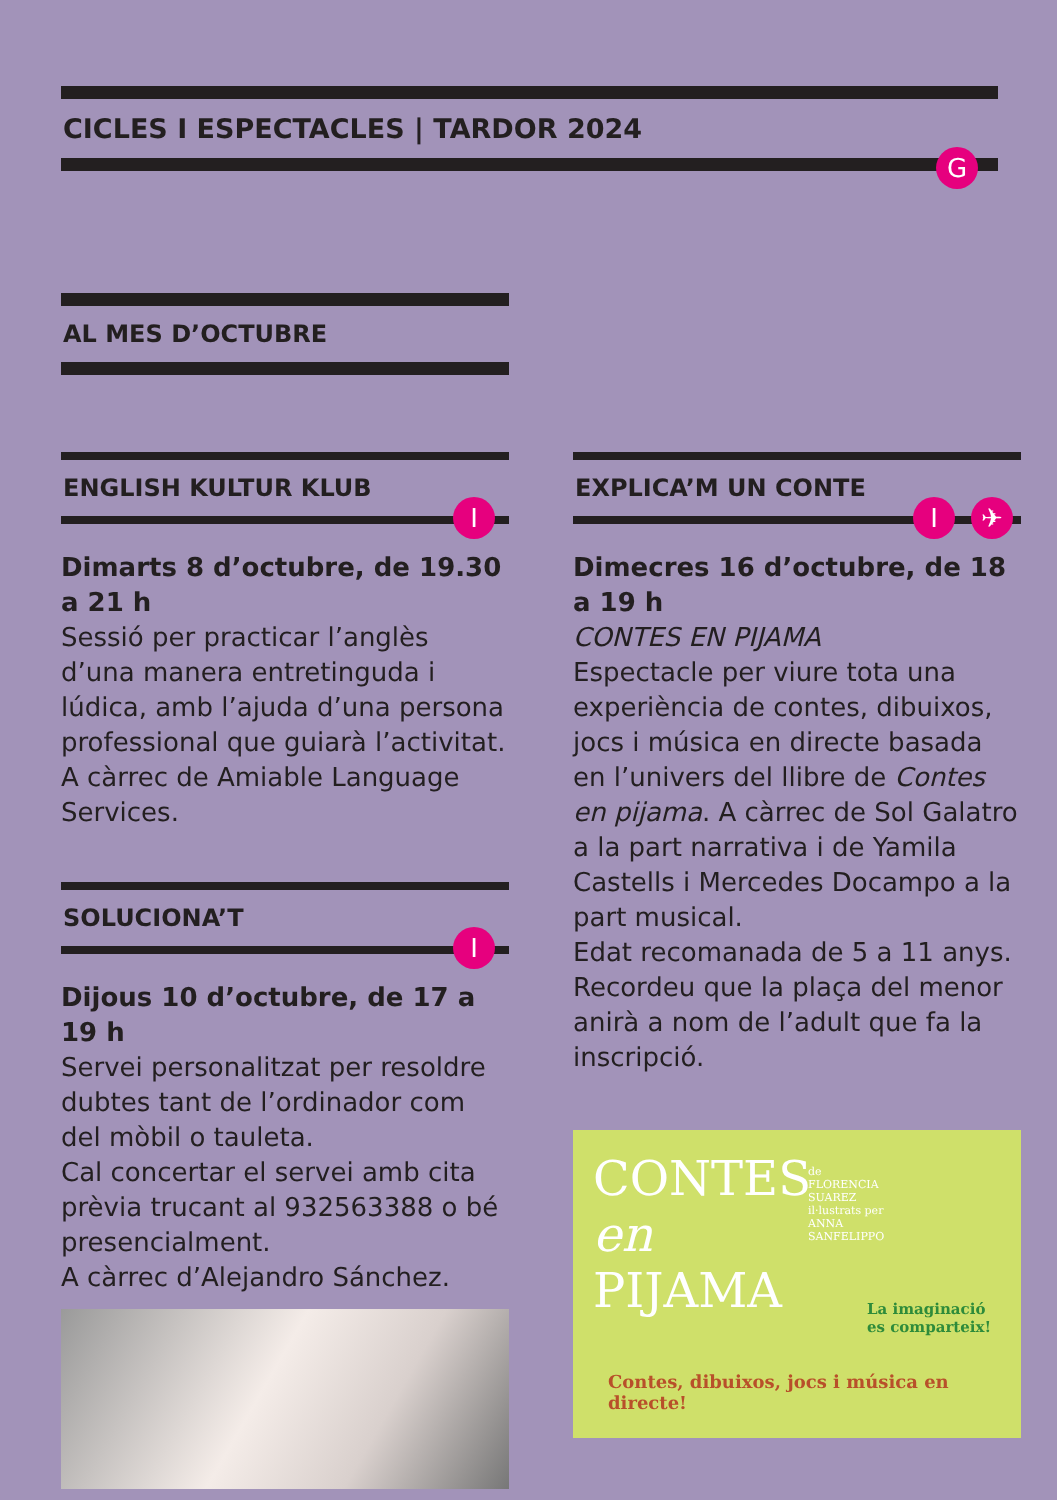CICLES I ESPECTACLES | TARDOR 2024
G
AL MES D’OCTUBRE
ENGLISH KULTUR KLUB
I
Dimarts 8 d’octubre, de 19.30 a 21 h
Sessió per practicar l’anglès d’una manera entretinguda i lúdica, amb l’ajuda d’una persona professional que guiarà l’activitat.
A càrrec de Amiable Language Services.
SOLUCIONA’T
I
Dijous 10 d’octubre, de 17 a 19 h
Servei personalitzat per resoldre dubtes tant de l’ordinador com del mòbil o tauleta.
Cal concertar el servei amb cita prèvia trucant al 932563388 o bé presencialment.
A càrrec d’Alejandro Sánchez.
EXPLICA’M UN CONTE
I ✈
Dimecres 16 d’octubre, de 18 a 19 h
CONTES EN PIJAMA
Espectacle per viure tota una experiència de contes, dibuixos, jocs i música en directe basada en l’univers del llibre de Contes en pijama. A càrrec de Sol Galatro a la part narrativa i de Yamila Castells i Mercedes Docampo a la part musical.
Edat recomanada de 5 a 11 anys. Recordeu que la plaça del menor anirà a nom de l’adult que fa la inscripció.
CONTES
en
PIJAMA
de
FLORENCIA
SUAREZ
il·lustrats per
ANNA
SANFELIPPO
La imaginació
es comparteix!
Contes, dibuixos, jocs i música en directe!